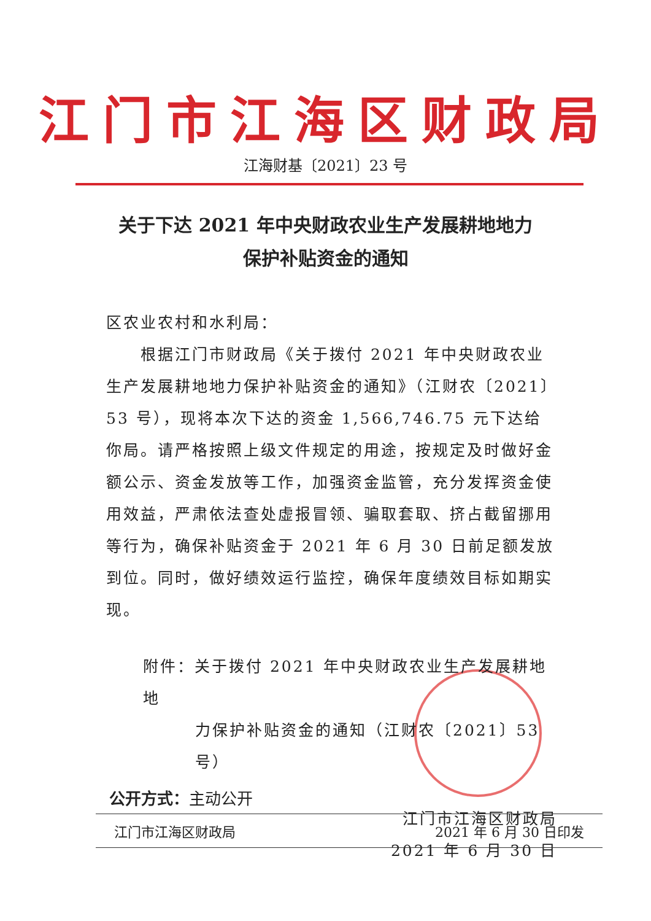江门市江海区财政局
江海财基〔2021〕23 号
关于下达 2021 年中央财政农业生产发展耕地地力
保护补贴资金的通知
区农业农村和水利局：
　　根据江门市财政局《关于拨付 2021 年中央财政农业生产发展耕地地力保护补贴资金的通知》（江财农〔2021〕53 号），现将本次下达的资金 1,566,746.75 元下达给你局。请严格按照上级文件规定的用途，按规定及时做好金额公示、资金发放等工作，加强资金监管，充分发挥资金使用效益，严肃依法查处虚报冒领、骗取套取、挤占截留挪用等行为，确保补贴资金于 2021 年 6 月 30 日前足额发放到位。同时，做好绩效运行监控，确保年度绩效目标如期实现。
附件：关于拨付 2021 年中央财政农业生产发展耕地地
力保护补贴资金的通知（江财农〔2021〕53 号）
江门市江海区财政局
2021 年 6 月 30 日
公开方式：主动公开
江门市江海区财政局 2021 年 6 月 30 日印发